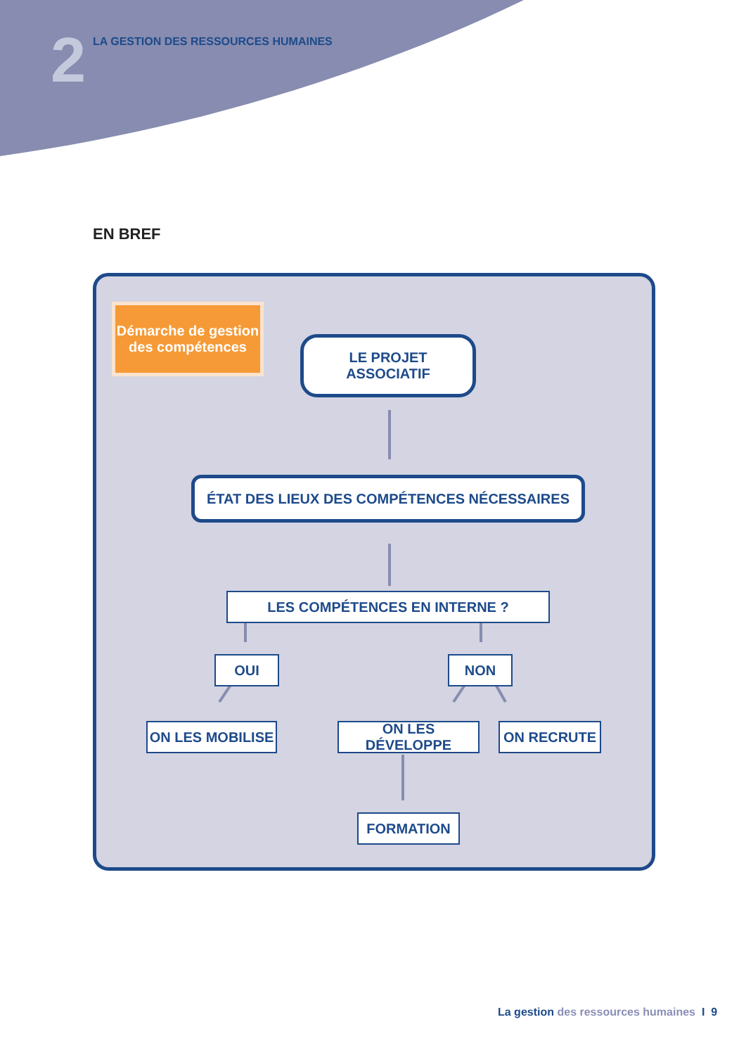2
LA GESTION DES RESSOURCES HUMAINES
EN BREF
Démarche de gestion
des compétences
LE PROJET
ASSOCIATIF
ÉTAT DES LIEUX DES COMPÉTENCES NÉCESSAIRES
LES COMPÉTENCES EN INTERNE ?
OUI NON
ON LES MOBILISE ON LES DÉVELOPPE ON RECRUTE
FORMATION
La gestion des ressources humaines I 9